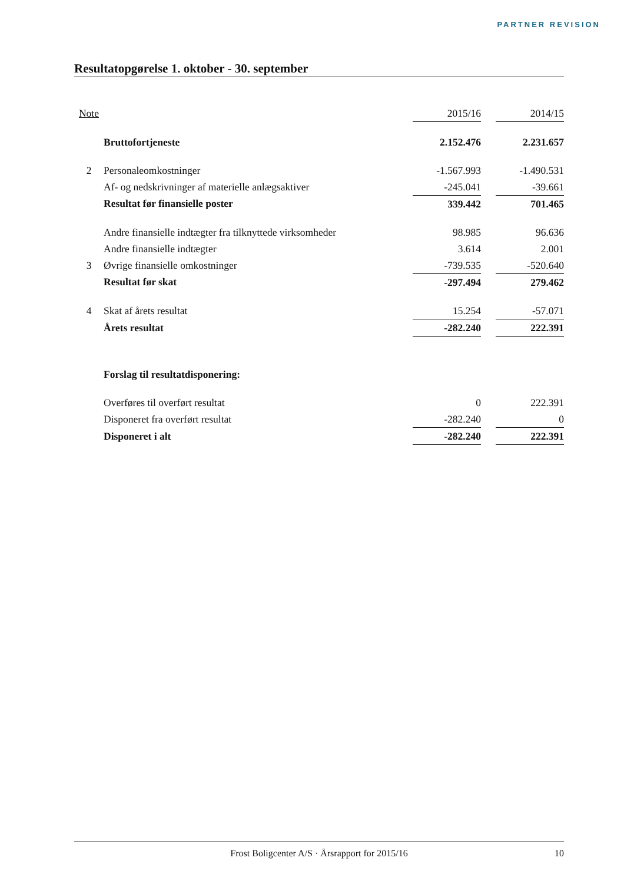PARTNER REVISION
Resultatopgørelse 1. oktober - 30. september
| Note | | 2015/16 | | 2014/15 |
| --- | --- | --- | --- | --- |
| | Bruttofortjeneste | 2.152.476 | | 2.231.657 |
| 2 | Personaleomkostninger | -1.567.993 | | -1.490.531 |
| | Af- og nedskrivninger af materielle anlægsaktiver | -245.041 | | -39.661 |
| | Resultat før finansielle poster | 339.442 | | 701.465 |
| | Andre finansielle indtægter fra tilknyttede virksomheder | 98.985 | | 96.636 |
| | Andre finansielle indtægter | 3.614 | | 2.001 |
| 3 | Øvrige finansielle omkostninger | -739.535 | | -520.640 |
| | Resultat før skat | -297.494 | | 279.462 |
| 4 | Skat af årets resultat | 15.254 | | -57.071 |
| | Årets resultat | -282.240 | | 222.391 |
| | Forslag til resultatdisponering: | | | |
| | Overføres til overført resultat | 0 | | 222.391 |
| | Disponeret fra overført resultat | -282.240 | | 0 |
| | Disponeret i alt | -282.240 | | 222.391 |
Frost Boligcenter A/S · Årsrapport for 2015/16 10